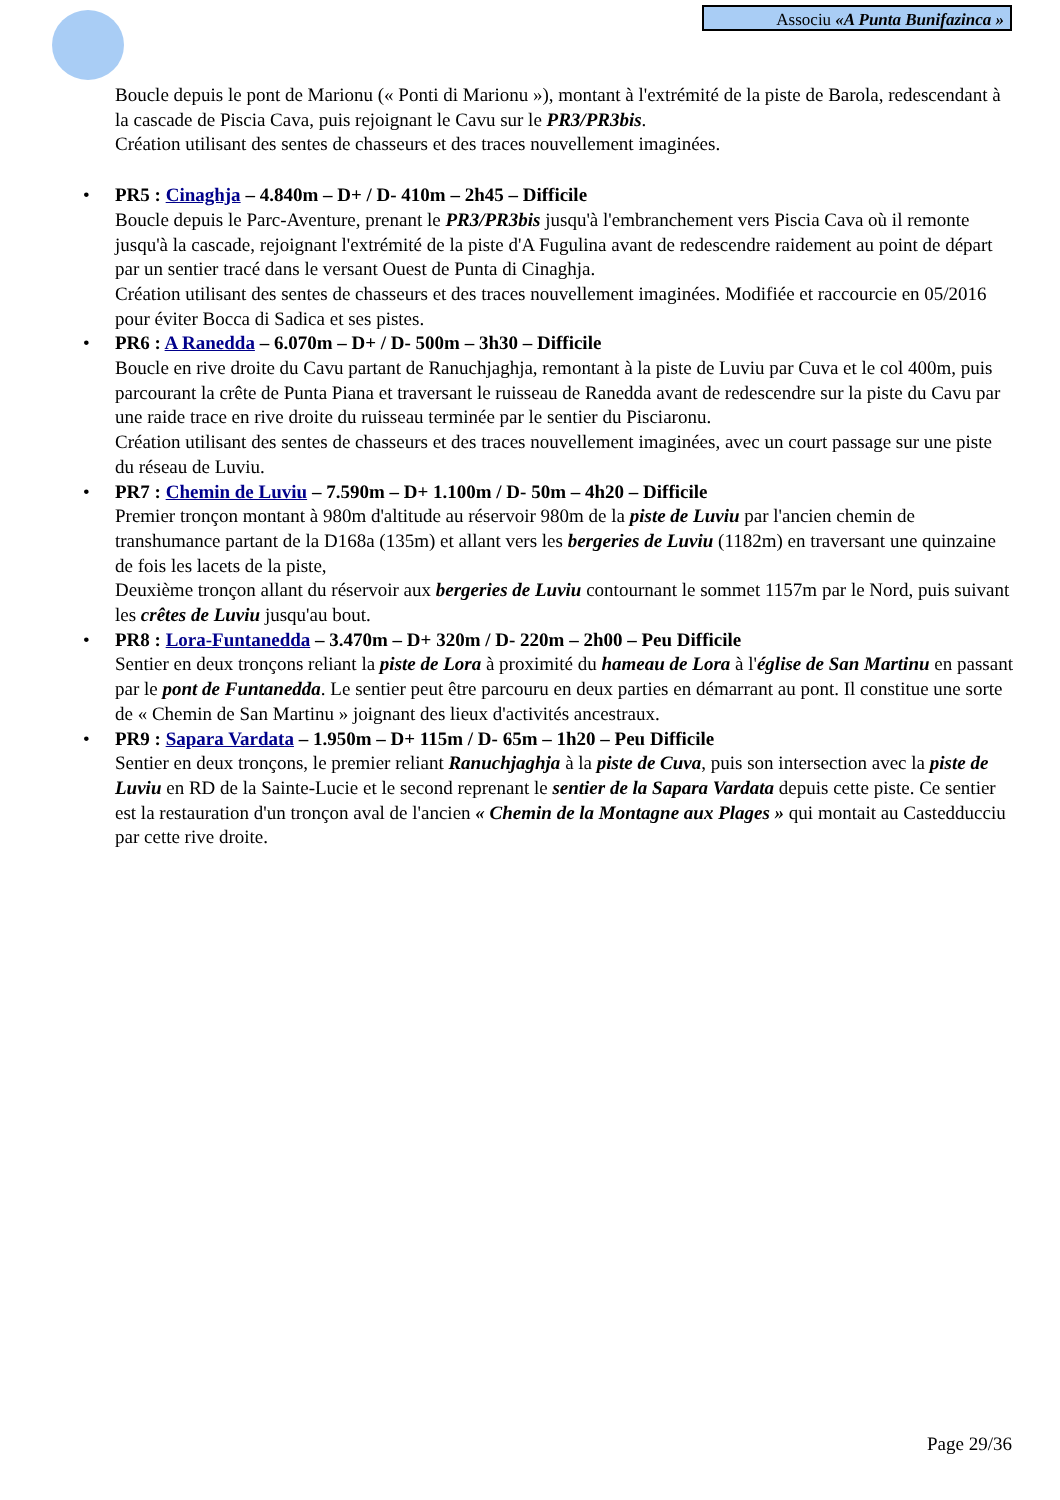Associu «A Punta Bunifazinca »
Boucle depuis le pont de Marionu (« Ponti di Marionu »), montant à l'extrémité de la piste de Barola, redescendant à la cascade de Piscia Cava, puis rejoignant le Cavu sur le PR3/PR3bis.
Création utilisant des sentes de chasseurs et des traces nouvellement imaginées.
• PR5 : Cinaghja – 4.840m – D+ / D- 410m – 2h45 – Difficile
Boucle depuis le Parc-Aventure, prenant le PR3/PR3bis jusqu'à l'embranchement vers Piscia Cava où il remonte jusqu'à la cascade, rejoignant l'extrémité de la piste d'A Fugulina avant de redescendre raidement au point de départ par un sentier tracé dans le versant Ouest de Punta di Cinaghja.
Création utilisant des sentes de chasseurs et des traces nouvellement imaginées. Modifiée et raccourcie en 05/2016 pour éviter Bocca di Sadica et ses pistes.
• PR6 : A Ranedda – 6.070m – D+ / D- 500m – 3h30 – Difficile
Boucle en rive droite du Cavu partant de Ranuchjaghja, remontant à la piste de Luviu par Cuva et le col 400m, puis parcourant la crête de Punta Piana et traversant le ruisseau de Ranedda avant de redescendre sur la piste du Cavu par une raide trace en rive droite du ruisseau terminée par le sentier du Pisciaronu.
Création utilisant des sentes de chasseurs et des traces nouvellement imaginées, avec un court passage sur une piste du réseau de Luviu.
• PR7 : Chemin de Luviu – 7.590m – D+ 1.100m / D- 50m – 4h20 – Difficile
Premier tronçon montant à 980m d'altitude au réservoir 980m de la piste de Luviu par l'ancien chemin de transhumance partant de la D168a (135m) et allant vers les bergeries de Luviu (1182m) en traversant une quinzaine de fois les lacets de la piste,
Deuxième tronçon allant du réservoir aux bergeries de Luviu contournant le sommet 1157m par le Nord, puis suivant les crêtes de Luviu jusqu'au bout.
• PR8 : Lora-Funtanedda – 3.470m – D+ 320m / D- 220m – 2h00 – Peu Difficile
Sentier en deux tronçons reliant la piste de Lora à proximité du hameau de Lora à l'église de San Martinu en passant par le pont de Funtanedda. Le sentier peut être parcouru en deux parties en démarrant au pont. Il constitue une sorte de « Chemin de San Martinu » joignant des lieux d'activités ancestraux.
• PR9 : Sapara Vardata – 1.950m – D+ 115m / D- 65m – 1h20 – Peu Difficile
Sentier en deux tronçons, le premier reliant Ranuchjaghja à la piste de Cuva, puis son intersection avec la piste de Luviu en RD de la Sainte-Lucie et le second reprenant le sentier de la Sapara Vardata depuis cette piste. Ce sentier est la restauration d'un tronçon aval de l'ancien « Chemin de la Montagne aux Plages » qui montait au Castedducciu par cette rive droite.
Page 29/36